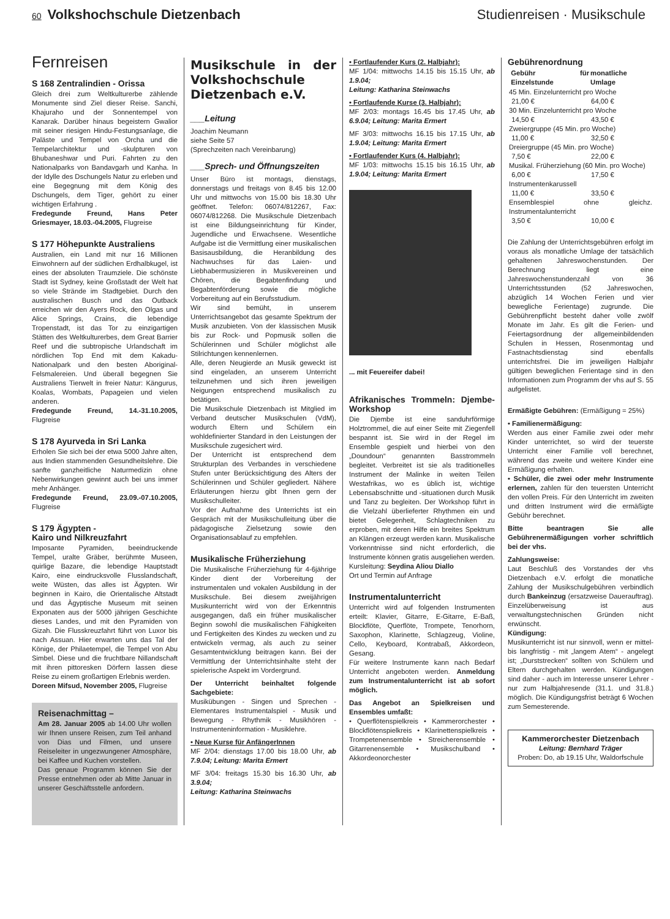60 Volkshochschule Dietzenbach Studienreisen · Musikschule
Fernreisen
S 168 Zentralindien - Orissa
Gleich drei zum Weltkulturerbe zählende Monumente sind Ziel dieser Reise. Sanchi, Khajuraho und der Sonnentempel von Kanarak. Darüber hinaus begeistern Gwalior mit seiner riesigen Hindu-Festungsanlage, die Paläste und Tempel von Orcha und die Tempelarchitektur und -skulpturen von Bhubaneshwar und Puri. Fahrten zu den Nationalparks von Bandavgarh und Kanha. In der Idylle des Dschungels Natur zu erleben und eine Begegnung mit dem König des Dschungels, dem Tiger, gehört zu einer wichtigen Erfahrung .
Fredegunde Freund, Hans Peter Griesmayer, 18.03.-04.2005, Flugreise
S 177 Höhepunkte Australiens
Australien, ein Land mit nur 16 Millionen Einwohnern auf der südlichen Erdhalbkugel, ist eines der absoluten Traumziele. Die schönste Stadt ist Sydney, keine Großstadt der Welt hat so viele Strände im Stadtgebiet. Durch den australischen Busch und das Outback erreichen wir den Ayers Rock, den Olgas und Alice Springs, Crains, die lebendige Tropenstadt, ist das Tor zu einzigartigen Stätten des Weltkulturerbes, dem Great Barrier Reef und die subtropische Urlandschaft im nördlichen Top End mit dem Kakadu-Nationalpark und den besten Aboriginal-Felsmalereien. Und überall begegnen Sie Australiens Tierwelt in freier Natur: Kängurus, Koalas, Wombats, Papageien und vielen anderen.
Fredegunde Freund, 14.-31.10.2005, Flugreise
S 178 Ayurveda in Sri Lanka
Erholen Sie sich bei der etwa 5000 Jahre alten, aus Indien stammenden Gesundheitslehre. Die sanfte ganzheitliche Naturmedizin ohne Nebenwirkungen gewinnt auch bei uns immer mehr Anhänger.
Fredegunde Freund, 23.09.-07.10.2005, Flugreise
S 179 Ägypten -
Kairo und Nilkreuzfahrt
Imposante Pyramiden, beeindruckende Tempel, uralte Gräber, berühmte Museen, quirlige Bazare, die lebendige Hauptstadt Kairo, eine eindrucksvolle Flusslandschaft, weite Wüsten, das alles ist Ägypten. Wir beginnen in Kairo, die Orientalische Altstadt und das Ägyptische Museum mit seinen Exponaten aus der 5000 jährigen Geschichte dieses Landes, und mit den Pyramiden von Gizah. Die Flusskreuzfahrt führt von Luxor bis nach Assuan. Hier erwarten uns das Tal der Könige, der Philaetempel, die Tempel von Abu Simbel. Diese und die fruchtbare Nillandschaft mit ihren pittoresken Dörfern lassen diese Reise zu einem großartigen Erlebnis werden.
Doreen Mifsud, November 2005, Flugreise
Reisenachmittag –
Am 28. Januar 2005 ab 14.00 Uhr wollen wir Ihnen unsere Reisen, zum Teil anhand von Dias und Filmen, und unsere Reiseleiter in ungezwungener Atmosphäre, bei Kaffee und Kuchen vorstellen.
Das genaue Programm können Sie der Presse entnehmen oder ab Mitte Januar in unserer Geschäftsstelle anfordern.
Musikschule in der Volkshochschule Dietzenbach e.V.
___Leitung
Joachim Neumann
siehe Seite 57
(Sprechzeiten nach Vereinbarung)
___Sprech- und Öffnungszeiten
Unser Büro ist montags, dienstags, donnerstags und freitags von 8.45 bis 12.00 Uhr und mittwochs von 15.00 bis 18.30 Uhr geöffnet. Telefon: 06074/812267, Fax: 06074/812268. Die Musikschule Dietzenbach ist eine Bildungseinrichtung für Kinder, Jugendliche und Erwachsene. Wesentliche Aufgabe ist die Vermittlung einer musikalischen Basisausbildung, die Heranbildung des Nachwuchses für das Laien- und Liebhabermusizieren in Musikvereinen und Chören, die Begabtenfindung und Begabtenförderung sowie die mögliche Vorbereitung auf ein Berufsstudium.
Wir sind bemüht, in unserem Unterrichtsangebot das gesamte Spektrum der Musik anzubieten. Von der klassischen Musik bis zur Rock- und Popmusik sollen die Schülerinnen und Schüler möglichst alle Stilrichtungen kennenlernen.
Alle, deren Neugierde an Musik geweckt ist sind eingeladen, an unserem Unterricht teilzunehmen und sich ihren jeweiligen Neigungen entsprechend musikalisch zu betätigen.
Die Musikschule Dietzenbach ist Mitglied im Verband deutscher Musikschulen (VdM), wodurch Eltern und Schülern ein wohldefinierter Standard in den Leistungen der Musikschule zugesichert wird.
Der Unterricht ist entsprechend dem Strukturplan des Verbandes in verschiedene Stufen unter Berücksichtigung des Alters der Schülerinnen und Schüler gegliedert. Nähere Erläuterungen hierzu gibt Ihnen gern der Musikschulleiter.
Vor der Aufnahme des Unterrichts ist ein Gespräch mit der Musikschulleitung über die pädagogische Zielsetzung sowie den Organisationsablauf zu empfehlen.
Musikalische Früherziehung
Die Musikalische Früherziehung für 4-6jährige Kinder dient der Vorbereitung der instrumentalen und vokalen Ausbildung in der Musikschule. Bei diesem zweijährigen Musikunterricht wird von der Erkenntnis ausgegangen, daß ein früher musikalischer Beginn sowohl die musikalischen Fähigkeiten und Fertigkeiten des Kindes zu wecken und zu entwickeln vermag, als auch zu seiner Gesamtentwicklung beitragen kann. Bei der Vermittlung der Unterrichtsinhalte steht der spielerische Aspekt im Vordergrund.
Der Unterricht beinhaltet folgende Sachgebiete:
Musikübungen - Singen und Sprechen - Elementares Instrumentalspiel - Musik und Bewegung - Rhythmik - Musikhören - Instrumenteninformation - Musiklehre.
• Neue Kurse für AnfängerInnen
MF 2/04: dienstags 17.00 bis 18.00 Uhr, ab 7.9.04; Leitung: Marita Ermert
MF 3/04: freitags 15.30 bis 16.30 Uhr, ab 3.9.04;
Leitung: Katharina Steinwachs
• Fortlaufender Kurs (2. Halbjahr):
MF 1/04: mittwochs 14.15 bis 15.15 Uhr, ab 1.9.04;
Leitung: Katharina Steinwachs
• Fortlaufende Kurse (3. Halbjahr):
MF 2/03: montags 16.45 bis 17.45 Uhr, ab 6.9.04; Leitung: Marita Ermert
MF 3/03: mittwochs 16.15 bis 17.15 Uhr, ab 1.9.04; Leitung: Marita Ermert
• Fortlaufender Kurs (4. Halbjahr):
MF 1/03: mittwochs 15.15 bis 16.15 Uhr, ab 1.9.04; Leitung: Marita Ermert
... mit Feuereifer dabei!
Afrikanisches Trommeln: Djembe-Workshop
Die Djembe ist eine sanduhrförmige Holztrommel, die auf einer Seite mit Ziegenfell bespannt ist. Sie wird in der Regel im Ensemble gespielt und hierbei von den „Doundoun“ genannten Basstrommeln begleitet. Verbreitet ist sie als traditionelles Instrument der Malinke in weiten Teilen Westafrikas, wo es üblich ist, wichtige Lebensabschnitte und -situationen durch Musik und Tanz zu begleiten. Der Workshop führt in die Vielzahl überlieferter Rhythmen ein und bietet Gelegenheit, Schlagtechniken zu erproben, mit deren Hilfe ein breites Spektrum an Klängen erzeugt werden kann. Musikalische Vorkenntnisse sind nicht erforderlich, die Instrumente können gratis ausgeliehen werden.
Kursleitung: Seydina Aliou Diallo
Ort und Termin auf Anfrage
Instrumentalunterricht
Unterricht wird auf folgenden Instrumenten erteilt: Klavier, Gitarre, E-Gitarre, E-Baß, Blockflöte, Querflöte, Trompete, Tenorhorn, Saxophon, Klarinette, Schlagzeug, Violine, Cello, Keyboard, Kontrabaß, Akkordeon, Gesang.
Für weitere Instrumente kann nach Bedarf Unterricht angeboten werden. Anmeldung zum Instrumentalunterricht ist ab sofort möglich.
Das Angebot an Spielkreisen und Ensembles umfaßt:
• Querflötenspielkreis • Kammerorchester • Blockflötenspielkreis • Klarinettenspielkreis • Trompetenensemble • Streicherensemble • Gitarrenensemble • Musikschulband • Akkordeonorchester
Gebührenordnung
| | Gebühr für Einzelstunde | monatliche Umlage |
| --- | --- | --- |
| 45 Min. Einzelunterricht pro Woche | | |
| | 21,00 € | 64,00 € |
| 30 Min. Einzelunterricht pro Woche | | |
| | 14,50 € | 43,50 € |
| Zweiergruppe (45 Min. pro Woche) | | |
| | 11,00 € | 32,50 € |
| Dreiergruppe (45 Min. pro Woche) | | |
| | 7,50 € | 22,00 € |
| Musikal. Früherziehung (60 Min. pro Woche) | | |
| | 6,00 € | 17,50 € |
| Instrumentenkarussell | | |
| | 11,00 € | 33,50 € |
| Ensemblespiel ohne gleichz. Instrumentalunterricht | | |
| | 3,50 € | 10,00 € |
Die Zahlung der Unterrichtsgebühren erfolgt im voraus als monatliche Umlage der tatsächlich gehaltenen Jahreswochenstunden. Der Berechnung liegt eine Jahreswochenstundenzahl von 36 Unterrichtsstunden (52 Jahreswochen, abzüglich 14 Wochen Ferien und vier bewegliche Ferientage) zugrunde. Die Gebührenpflicht besteht daher volle zwölf Monate im Jahr. Es gilt die Ferien- und Feiertagsordnung der allgemeinbildenden Schulen in Hessen, Rosenmontag und Fastnachtsdienstag sind ebenfalls unterrichtsfrei. Die im jeweiligen Halbjahr gültigen beweglichen Ferientage sind in den Informationen zum Programm der vhs auf S. 55 aufgelistet.
Ermäßigte Gebühren: (Ermäßigung = 25%)
• Familienermäßigung:
Werden aus einer Familie zwei oder mehr Kinder unterrichtet, so wird der teuerste Unterricht einer Familie voll berechnet, während das zweite und weitere Kinder eine Ermäßigung erhalten.
• Schüler, die zwei oder mehr Instrumente erlernen, zahlen für den teuersten Unterricht den vollen Preis. Für den Unterricht im zweiten und dritten Instrument wird die ermäßigte Gebühr berechnet.
Bitte beantragen Sie alle Gebührenermäßigungen vorher schriftlich bei der vhs.
Zahlungsweise:
Laut Beschluß des Vorstandes der vhs Dietzenbach e.V. erfolgt die monatliche Zahlung der Musikschulgebühren verbindlich durch Bankeinzug (ersatzweise Dauerauftrag). Einzelüberweisung ist aus verwaltungstechnischen Gründen nicht erwünscht.
Kündigung:
Musikunterricht ist nur sinnvoll, wenn er mittel- bis langfristig - mit „langem Atem“ - angelegt ist; „Durststrecken“ sollten von Schülern und Eltern durchgehalten werden. Kündigungen sind daher - auch im Interesse unserer Lehrer - nur zum Halbjahresende (31.1. und 31.8.) möglich. Die Kündigungsfrist beträgt 6 Wochen zum Semesterende.
Kammerorchester Dietzenbach
Leitung: Bernhard Träger
Proben: Do, ab 19.15 Uhr, Waldorfschule